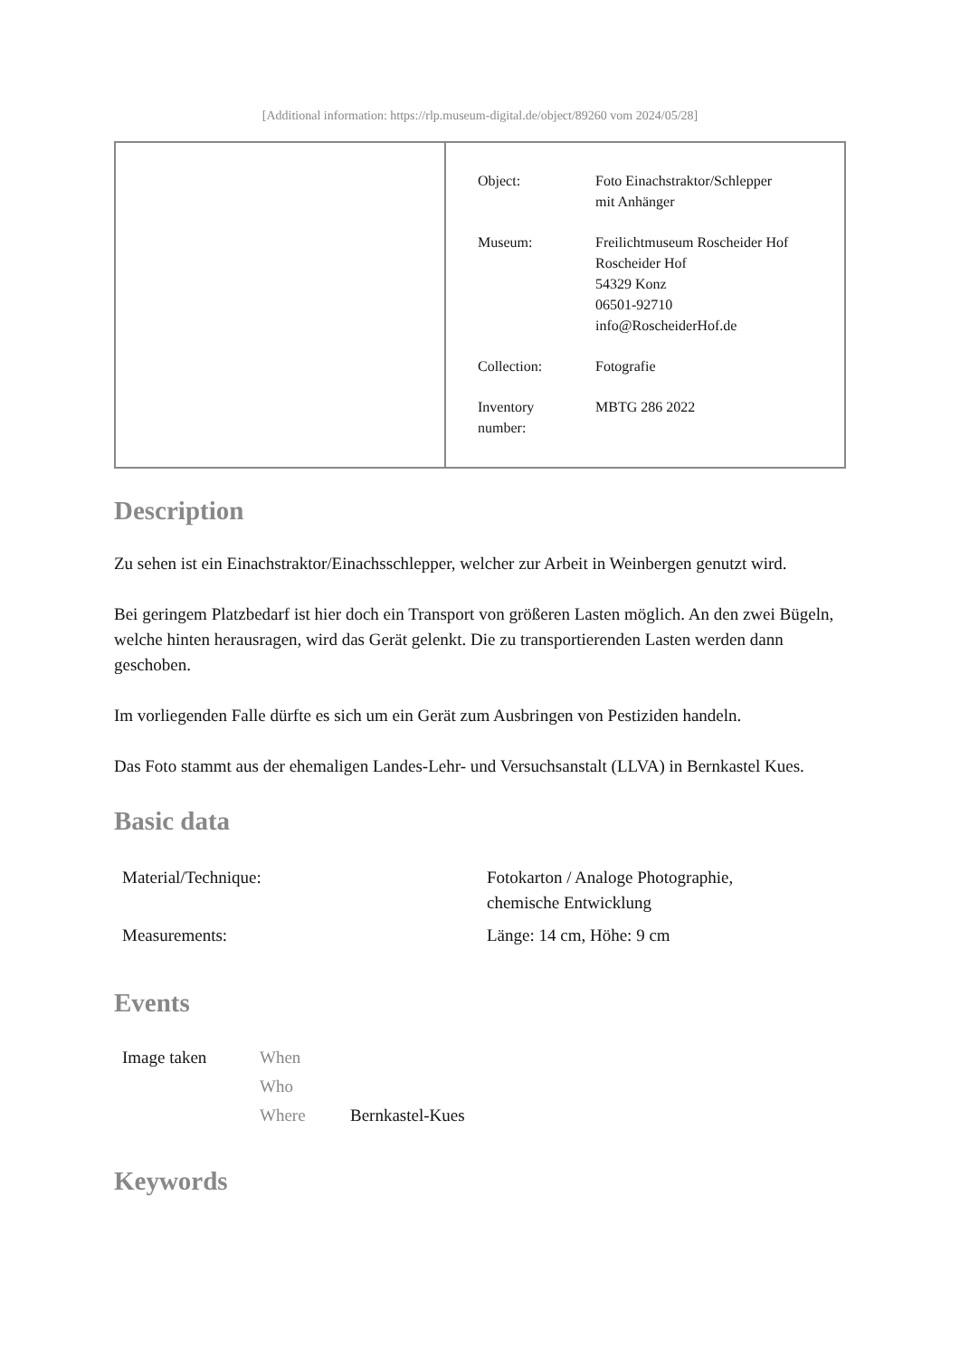[Additional information: https://rlp.museum-digital.de/object/89260 vom 2024/05/28]
| Object: | Foto Einachstraktor/Schlepper mit Anhänger |
| Museum: | Freilichtmuseum Roscheider Hof Roscheider Hof 54329 Konz 06501-92710 info@RoscheiderHof.de |
| Collection: | Fotografie |
| Inventory number: | MBTG 286 2022 |
Description
Zu sehen ist ein Einachstraktor/Einachsschlepper, welcher zur Arbeit in Weinbergen genutzt wird.
Bei geringem Platzbedarf ist hier doch ein Transport von größeren Lasten möglich. An den zwei Bügeln, welche hinten herausragen, wird das Gerät gelenkt. Die zu transportierenden Lasten werden dann geschoben.
Im vorliegenden Falle dürfte es sich um ein Gerät zum Ausbringen von Pestiziden handeln.
Das Foto stammt aus der ehemaligen Landes-Lehr- und Versuchsanstalt (LLVA) in Bernkastel Kues.
Basic data
| Material/Technique: | Fotokarton / Analoge Photographie, chemische Entwicklung |
| Measurements: | Länge: 14 cm, Höhe: 9 cm |
Events
| Image taken | When | |
| | Who | |
| | Where | Bernkastel-Kues |
Keywords